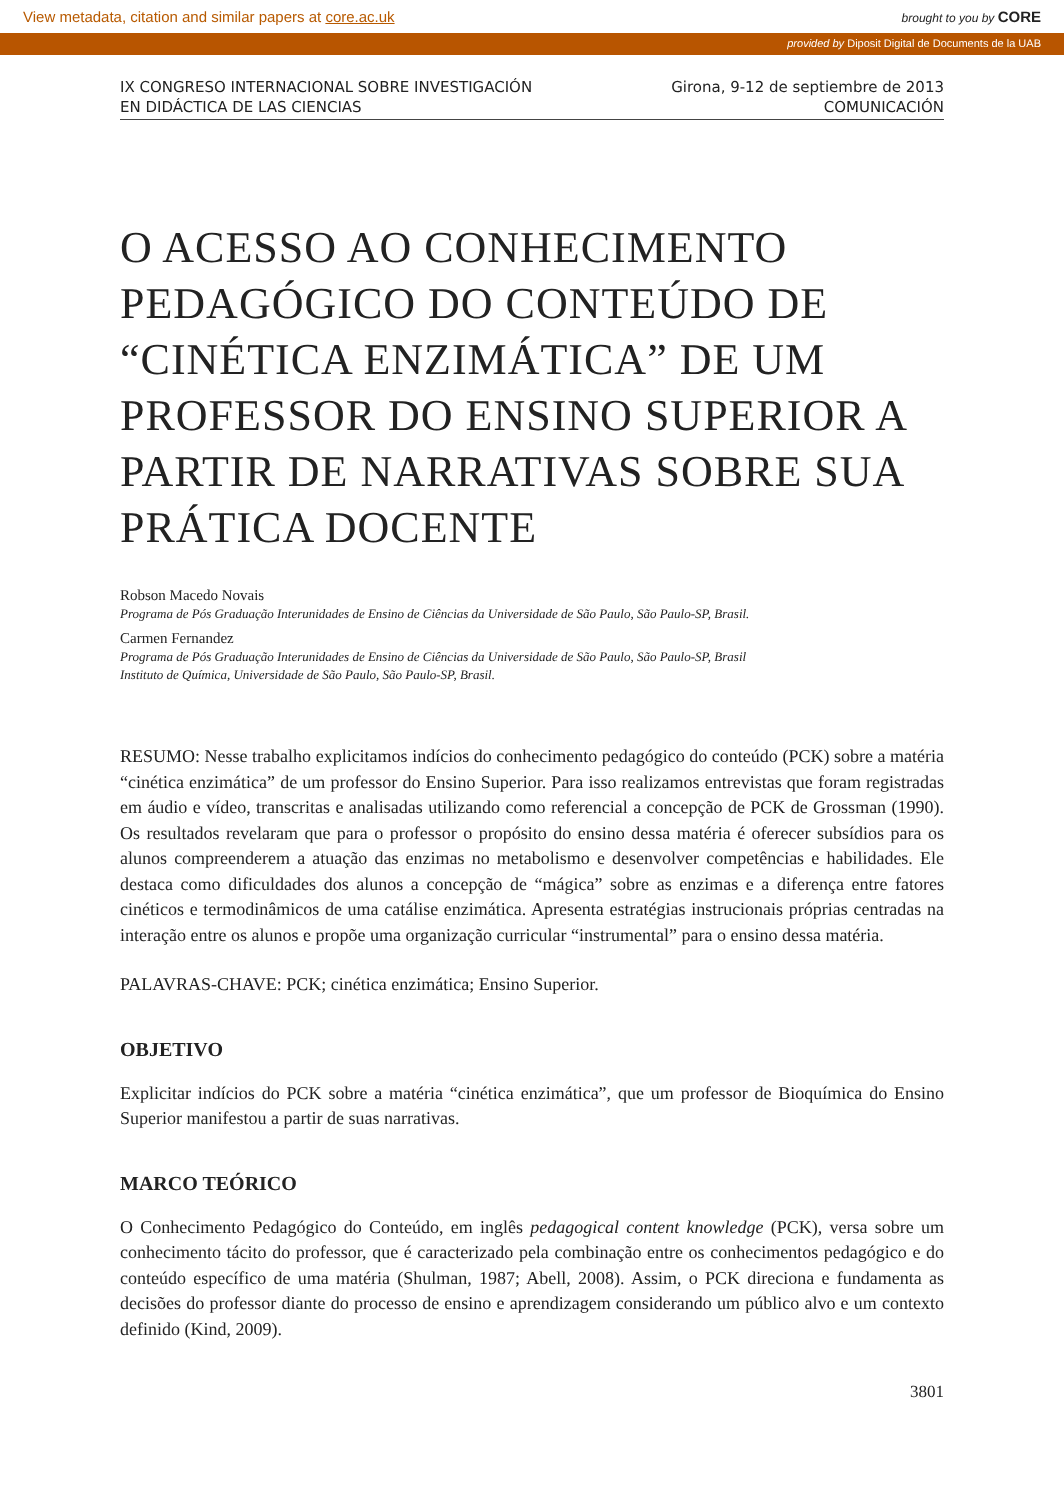View metadata, citation and similar papers at core.ac.uk brought to you by CORE
provided by Diposit Digital de Documents de la UAB
IX CONGRESO INTERNACIONAL SOBRE INVESTIGACIÓN
EN DIDÁCTICA DE LAS CIENCIAS
Girona, 9-12 de septiembre de 2013
COMUNICACIÓN
O ACESSO AO CONHECIMENTO PEDAGÓGICO DO CONTEÚDO DE “CINÉTICA ENZIMÁTICA” DE UM PROFESSOR DO ENSINO SUPERIOR A PARTIR DE NARRATIVAS SOBRE SUA PRÁTICA DOCENTE
Robson Macedo Novais
Programa de Pós Graduação Interunidades de Ensino de Ciências da Universidade de São Paulo, São Paulo-SP, Brasil.
Carmen Fernandez
Programa de Pós Graduação Interunidades de Ensino de Ciências da Universidade de São Paulo, São Paulo-SP, Brasil
Instituto de Química, Universidade de São Paulo, São Paulo-SP, Brasil.
RESUMO: Nesse trabalho explicitamos indícios do conhecimento pedagógico do conteúdo (PCK) sobre a matéria “cinética enzimática” de um professor do Ensino Superior. Para isso realizamos entrevistas que foram registradas em áudio e vídeo, transcritas e analisadas utilizando como referencial a concepção de PCK de Grossman (1990). Os resultados revelaram que para o professor o propósito do ensino dessa matéria é oferecer subsídios para os alunos compreenderem a atuação das enzimas no metabolismo e desenvolver competências e habilidades. Ele destaca como dificuldades dos alunos a concepção de “mágica” sobre as enzimas e a diferença entre fatores cinéticos e termodinâmicos de uma catálise enzimática. Apresenta estratégias instrucionais próprias centradas na interação entre os alunos e propõe uma organização curricular “instrumental” para o ensino dessa matéria.
PALAVRAS-CHAVE: PCK; cinética enzimática; Ensino Superior.
OBJETIVO
Explicitar indícios do PCK sobre a matéria “cinética enzimática”, que um professor de Bioquímica do Ensino Superior manifestou a partir de suas narrativas.
MARCO TEÓRICO
O Conhecimento Pedagógico do Conteúdo, em inglês pedagogical content knowledge (PCK), versa sobre um conhecimento tácito do professor, que é caracterizado pela combinação entre os conhecimentos pedagógico e do conteúdo específico de uma matéria (Shulman, 1987; Abell, 2008). Assim, o PCK direciona e fundamenta as decisões do professor diante do processo de ensino e aprendizagem considerando um público alvo e um contexto definido (Kind, 2009).
3801